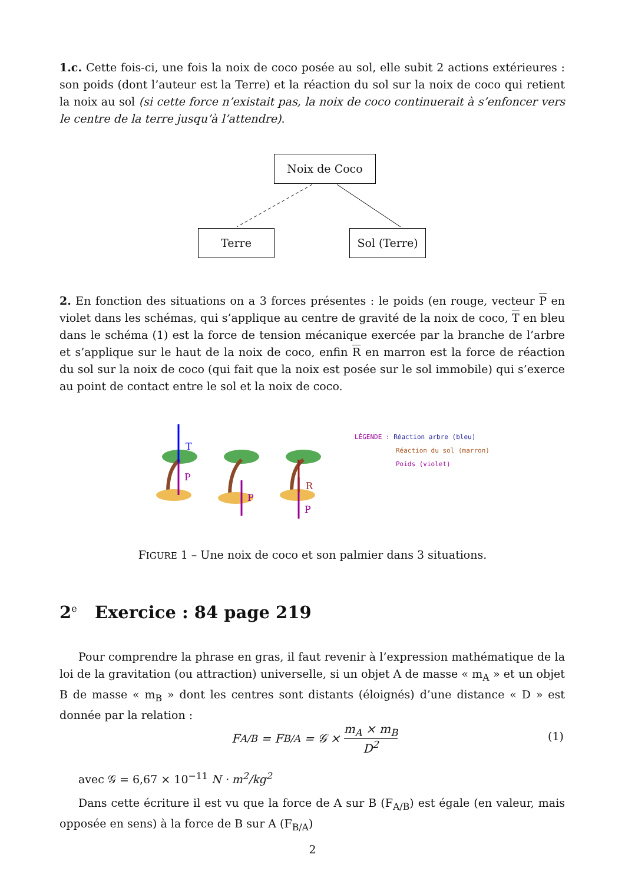1.c. Cette fois-ci, une fois la noix de coco posée au sol, elle subit 2 actions extérieures : son poids (dont l’auteur est la Terre) et la réaction du sol sur la noix de coco qui retient la noix au sol (si cette force n’existait pas, la noix de coco continuerait à s’enfoncer vers le centre de la terre jusqu’à l’attendre).
Noix de Coco
Terre Sol (Terre)
2. En fonction des situations on a 3 forces présentes : le poids (en rouge, vecteur P en violet dans les schémas, qui s’applique au centre de gravité de la noix de coco, T en bleu dans le schéma (1) est la force de tension mécanique exercée par la branche de l’arbre et s’applique sur le haut de la noix de coco, enfin R en marron est la force de réaction du sol sur la noix de coco (qui fait que la noix est posée sur le sol immobile) qui s’exerce au point de contact entre le sol et la noix de coco.
T
P
P
R
P
LÉGENDE : Réaction arbre (bleu)
Réaction du sol (marron)
Poids (violet)
FIGURE 1 – Une noix de coco et son palmier dans 3 situations.
2<sup>e</sup> Exercice : 84 page 219
Pour comprendre la phrase en gras, il faut revenir à l’expression mathématique de la loi de la gravitation (ou attraction) universelle, si un objet A de masse « m<sub>A</sub> » et un objet B de masse « m<sub>B</sub> » dont les centres sont distants (éloignés) d’une distance « D » est donnée par la relation :
F<sub>A/B</sub> = F<sub>B/A</sub> = 𝒢 × m<sub>A</sub> × m<sub>B</sub> D<sup>2</sup>
(1)
avec 𝒢 = 6,67 × 10<sup>−11</sup> N · m<sup>2</sup>/kg<sup>2</sup>
Dans cette écriture il est vu que la force de A sur B (F<sub>A/B</sub>) est égale (en valeur, mais opposée en sens) à la force de B sur A (F<sub>B/A</sub>)
2